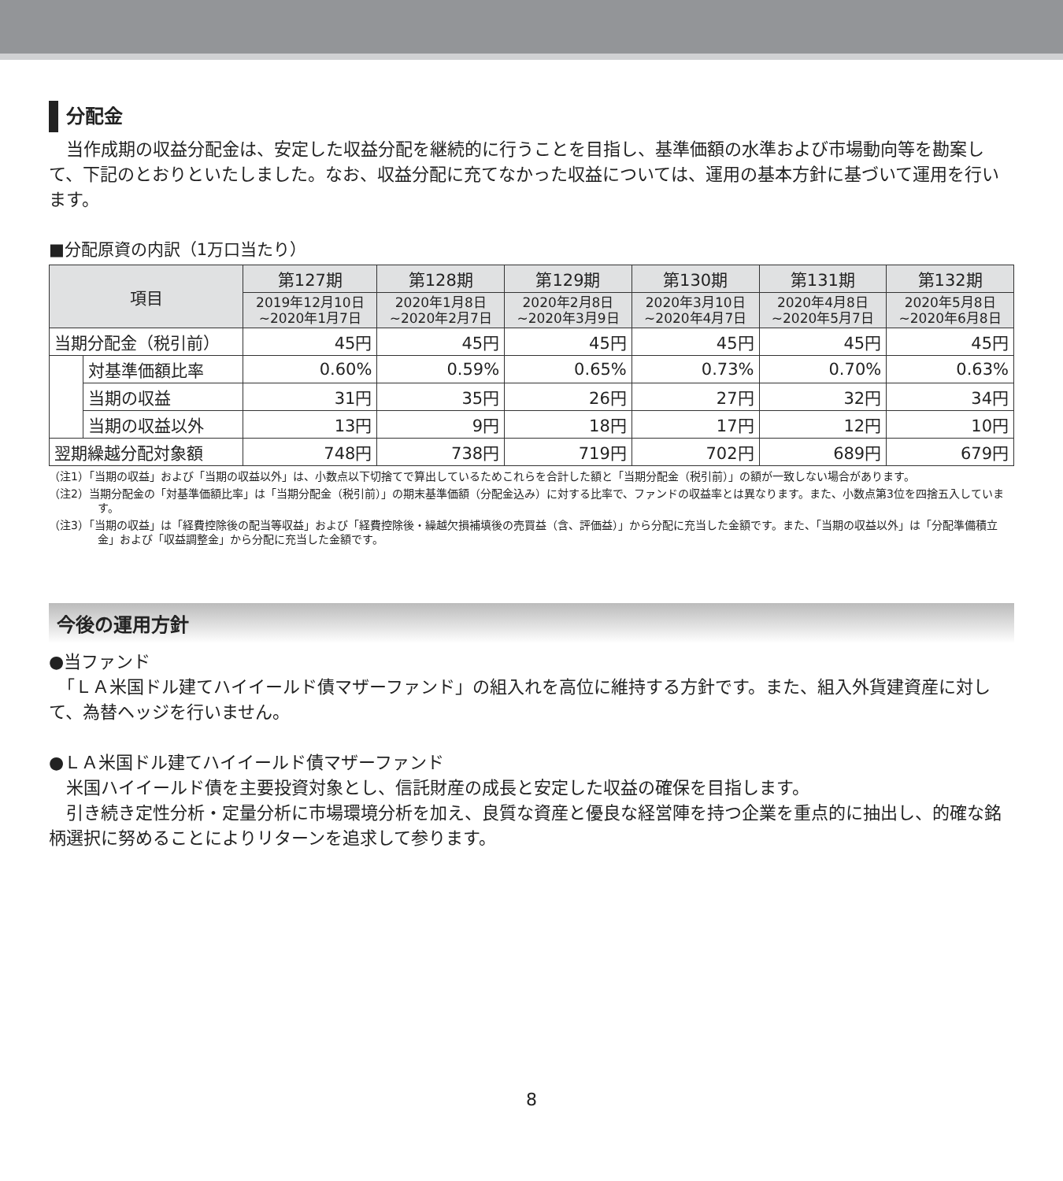分配金
　当作成期の収益分配金は、安定した収益分配を継続的に行うことを目指し、基準価額の水準および市場動向等を勘案して、下記のとおりといたしました。なお、収益分配に充てなかった収益については、運用の基本方針に基づいて運用を行います。
■分配原資の内訳（1万口当たり）
| 項目 | | 第127期 | 第128期 | 第129期 | 第130期 | 第131期 | 第132期 |
| --- | --- | --- | --- | --- | --- | --- | --- |
| | | 2019年12月10日 ~2020年1月7日 | 2020年1月8日 ~2020年2月7日 | 2020年2月8日 ~2020年3月9日 | 2020年3月10日 ~2020年4月7日 | 2020年4月8日 ~2020年5月7日 | 2020年5月8日 ~2020年6月8日 |
| 当期分配金（税引前） | | 45円 | 45円 | 45円 | 45円 | 45円 | 45円 |
| | 対基準価額比率 | 0.60% | 0.59% | 0.65% | 0.73% | 0.70% | 0.63% |
| | 当期の収益 | 31円 | 35円 | 26円 | 27円 | 32円 | 34円 |
| | 当期の収益以外 | 13円 | 9円 | 18円 | 17円 | 12円 | 10円 |
| 翌期繰越分配対象額 | | 748円 | 738円 | 719円 | 702円 | 689円 | 679円 |
（注1）「当期の収益」および「当期の収益以外」は、小数点以下切捨てで算出しているためこれらを合計した額と「当期分配金（税引前）」の額が一致しない場合があります。
（注2）当期分配金の「対基準価額比率」は「当期分配金（税引前）」の期末基準価額（分配金込み）に対する比率で、ファンドの収益率とは異なります。また、小数点第3位を四捨五入しています。
（注3）「当期の収益」は「経費控除後の配当等収益」および「経費控除後・繰越欠損補填後の売買益（含、評価益）」から分配に充当した金額です。また、「当期の収益以外」は「分配準備積立金」および「収益調整金」から分配に充当した金額です。
今後の運用方針
●当ファンド
　「ＬＡ米国ドル建てハイイールド債マザーファンド」の組入れを高位に維持する方針です。また、組入外貨建資産に対して、為替ヘッジを行いません。
●ＬＡ米国ドル建てハイイールド債マザーファンド
　米国ハイイールド債を主要投資対象とし、信託財産の成長と安定した収益の確保を目指します。
　引き続き定性分析・定量分析に市場環境分析を加え、良質な資産と優良な経営陣を持つ企業を重点的に抽出し、的確な銘柄選択に努めることによりリターンを追求して参ります。
8